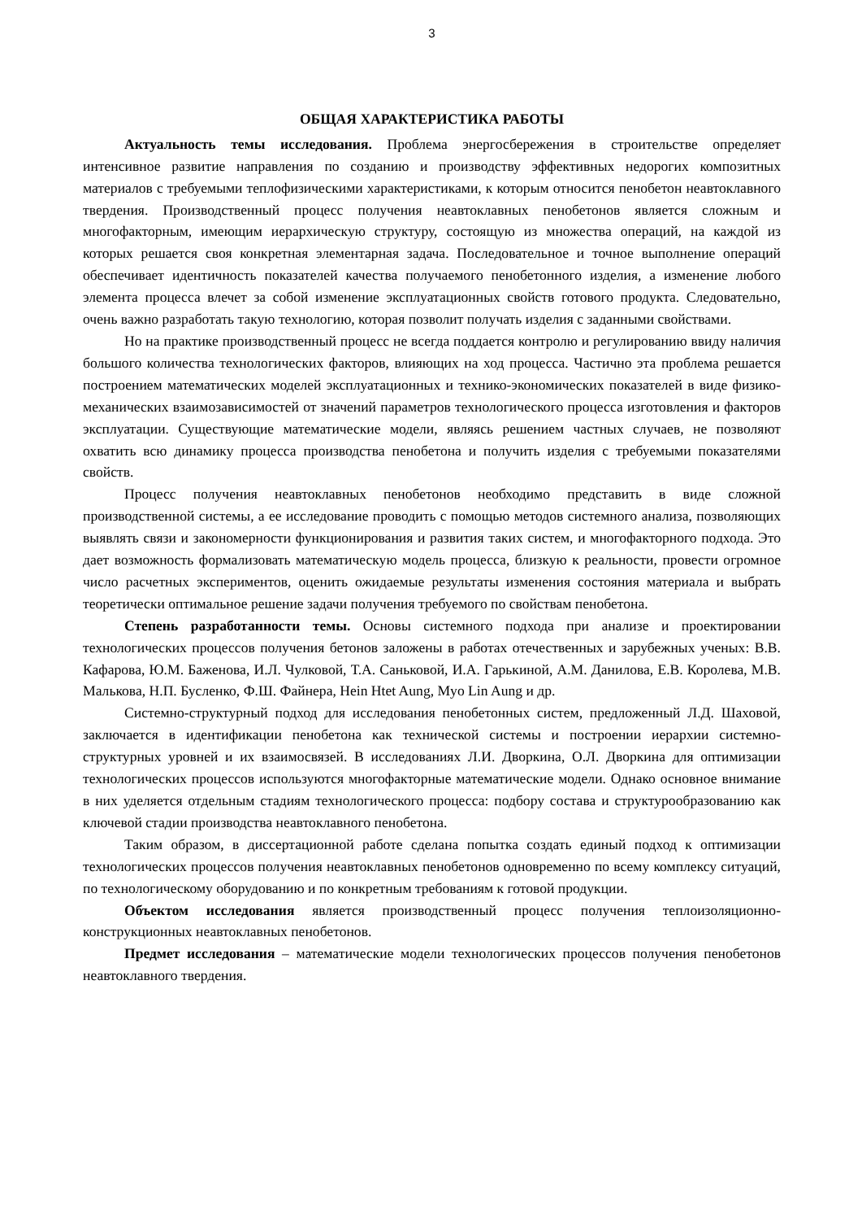3
ОБЩАЯ ХАРАКТЕРИСТИКА РАБОТЫ
Актуальность темы исследования. Проблема энергосбережения в строительстве определяет интенсивное развитие направления по созданию и производству эффективных недорогих композитных материалов с требуемыми теплофизическими характеристиками, к которым относится пенобетон неавтоклавного твердения. Производственный процесс получения неавтоклавных пенобетонов является сложным и многофакторным, имеющим иерархическую структуру, состоящую из множества операций, на каждой из которых решается своя конкретная элементарная задача. Последовательное и точное выполнение операций обеспечивает идентичность показателей качества получаемого пенобетонного изделия, а изменение любого элемента процесса влечет за собой изменение эксплуатационных свойств готового продукта. Следовательно, очень важно разработать такую технологию, которая позволит получать изделия с заданными свойствами.
Но на практике производственный процесс не всегда поддается контролю и регулированию ввиду наличия большого количества технологических факторов, влияющих на ход процесса. Частично эта проблема решается построением математических моделей эксплуатационных и технико-экономических показателей в виде физико-механических взаимозависимостей от значений параметров технологического процесса изготовления и факторов эксплуатации. Существующие математические модели, являясь решением частных случаев, не позволяют охватить всю динамику процесса производства пенобетона и получить изделия с требуемыми показателями свойств.
Процесс получения неавтоклавных пенобетонов необходимо представить в виде сложной производственной системы, а ее исследование проводить с помощью методов системного анализа, позволяющих выявлять связи и закономерности функционирования и развития таких систем, и многофакторного подхода. Это дает возможность формализовать математическую модель процесса, близкую к реальности, провести огромное число расчетных экспериментов, оценить ожидаемые результаты изменения состояния материала и выбрать теоретически оптимальное решение задачи получения требуемого по свойствам пенобетона.
Степень разработанности темы. Основы системного подхода при анализе и проектировании технологических процессов получения бетонов заложены в работах отечественных и зарубежных ученых: В.В. Кафарова, Ю.М. Баженова, И.Л. Чулковой, Т.А. Саньковой, И.А. Гарькиной, А.М. Данилова, Е.В. Королева, М.В. Малькова, Н.П. Бусленко, Ф.Ш. Файнера, Hein Htet Aung, Myo Lin Aung и др.
Системно-структурный подход для исследования пенобетонных систем, предложенный Л.Д. Шаховой, заключается в идентификации пенобетона как технической системы и построении иерархии системно-структурных уровней и их взаимосвязей. В исследованиях Л.И. Дворкина, О.Л. Дворкина для оптимизации технологических процессов используются многофакторные математические модели. Однако основное внимание в них уделяется отдельным стадиям технологического процесса: подбору состава и структурообразованию как ключевой стадии производства неавтоклавного пенобетона.
Таким образом, в диссертационной работе сделана попытка создать единый подход к оптимизации технологических процессов получения неавтоклавных пенобетонов одновременно по всему комплексу ситуаций, по технологическому оборудованию и по конкретным требованиям к готовой продукции.
Объектом исследования является производственный процесс получения теплоизоляционно-конструкционных неавтоклавных пенобетонов.
Предмет исследования – математические модели технологических процессов получения пенобетонов неавтоклавного твердения.